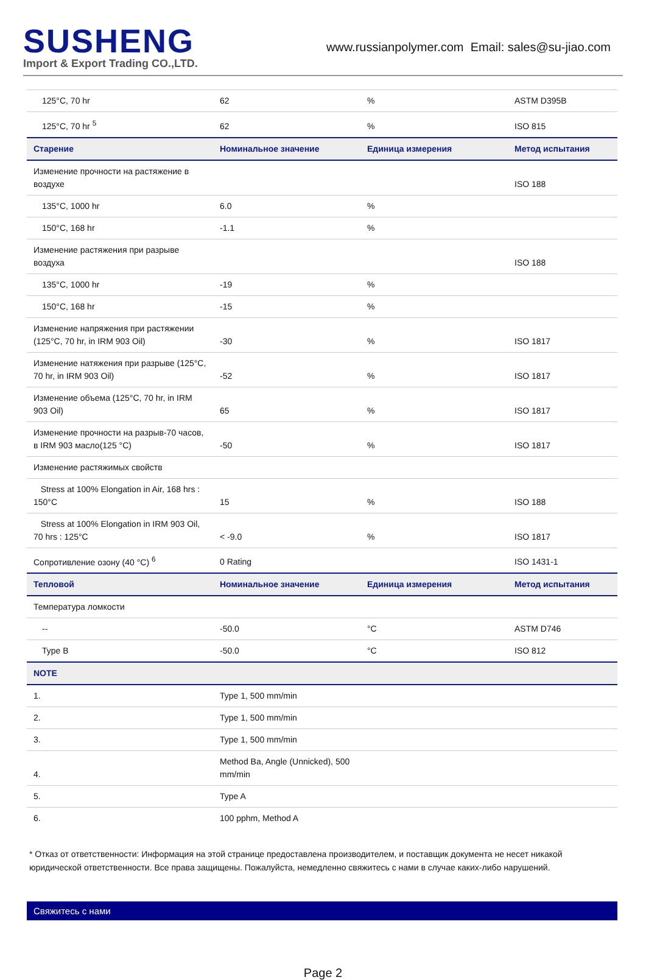SUSHENG
Import & Export Trading CO.,LTD.
www.russianpolymer.com Email: sales@su-jiao.com
| 125°C, 70 hr | 62 | % | ASTM D395B |
| 125°C, 70 hr <sup>5</sup> | 62 | % | ISO 815 |
| Старение | Номинальное значение | Единица измерения | Метод испытания |
| Изменение прочности на растяжение в воздухе | | | ISO 188 |
| 135°C, 1000 hr | 6.0 | % | |
| 150°C, 168 hr | -1.1 | % | |
| Изменение растяжения при разрыве воздуха | | | ISO 188 |
| 135°C, 1000 hr | -19 | % | |
| 150°C, 168 hr | -15 | % | |
| Изменение напряжения при растяжении (125°C, 70 hr, in IRM 903 Oil) | -30 | % | ISO 1817 |
| Изменение натяжения при разрыве (125°C, 70 hr, in IRM 903 Oil) | -52 | % | ISO 1817 |
| Изменение объема (125°C, 70 hr, in IRM 903 Oil) | 65 | % | ISO 1817 |
| Изменение прочности на разрыв-70 часов, в IRM 903 масло(125 °C) | -50 | % | ISO 1817 |
| Изменение растяжимых свойств | | | |
| Stress at 100% Elongation in Air, 168 hrs : 150°C | 15 | % | ISO 188 |
| Stress at 100% Elongation in IRM 903 Oil, 70 hrs : 125°C | < -9.0 | % | ISO 1817 |
| Сопротивление озону (40 °C) <sup>6</sup> | 0 Rating | | ISO 1431-1 |
| Тепловой | Номинальное значение | Единица измерения | Метод испытания |
| Температура ломкости | | | |
| -- | -50.0 | °C | ASTM D746 |
| Type B | -50.0 | °C | ISO 812 |
| NOTE | | | |
| 1. | Type 1, 500 mm/min | | |
| 2. | Type 1, 500 mm/min | | |
| 3. | Type 1, 500 mm/min | | |
| 4. | Method Ba, Angle (Unnicked), 500 mm/min | | |
| 5. | Type A | | |
| 6. | 100 pphm, Method A | | |
* Отказ от ответственности: Информация на этой странице предоставлена производителем, и поставщик документа не несет никакой юридической ответственности. Все права защищены. Пожалуйста, немедленно свяжитесь с нами в случае каких-либо нарушений.
Свяжитесь с нами
Page 2